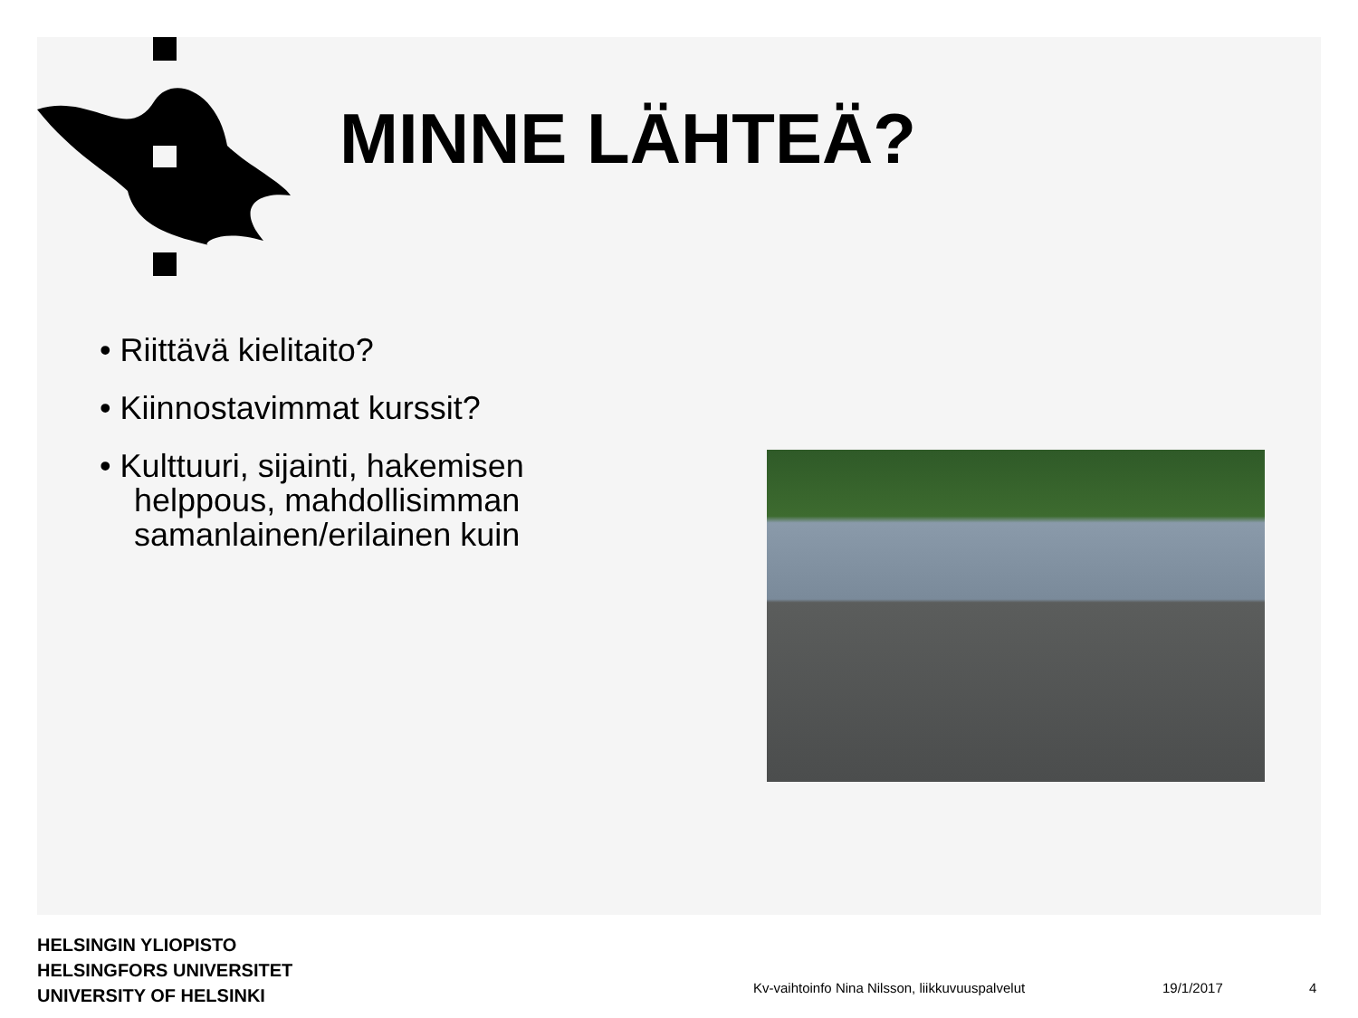MINNE LÄHTEÄ?
• Riittävä kielitaito?
• Kiinnostavimmat kurssit?
• Kulttuuri, sijainti, hakemisen helppous, mahdollisimman samanlainen/erilainen kuin
HELSINGIN YLIOPISTO
HELSINGFORS UNIVERSITET
UNIVERSITY OF HELSINKI
Kv-vaihtoinfo Nina Nilsson, liikkuvuuspalvelut 19/1/2017 4